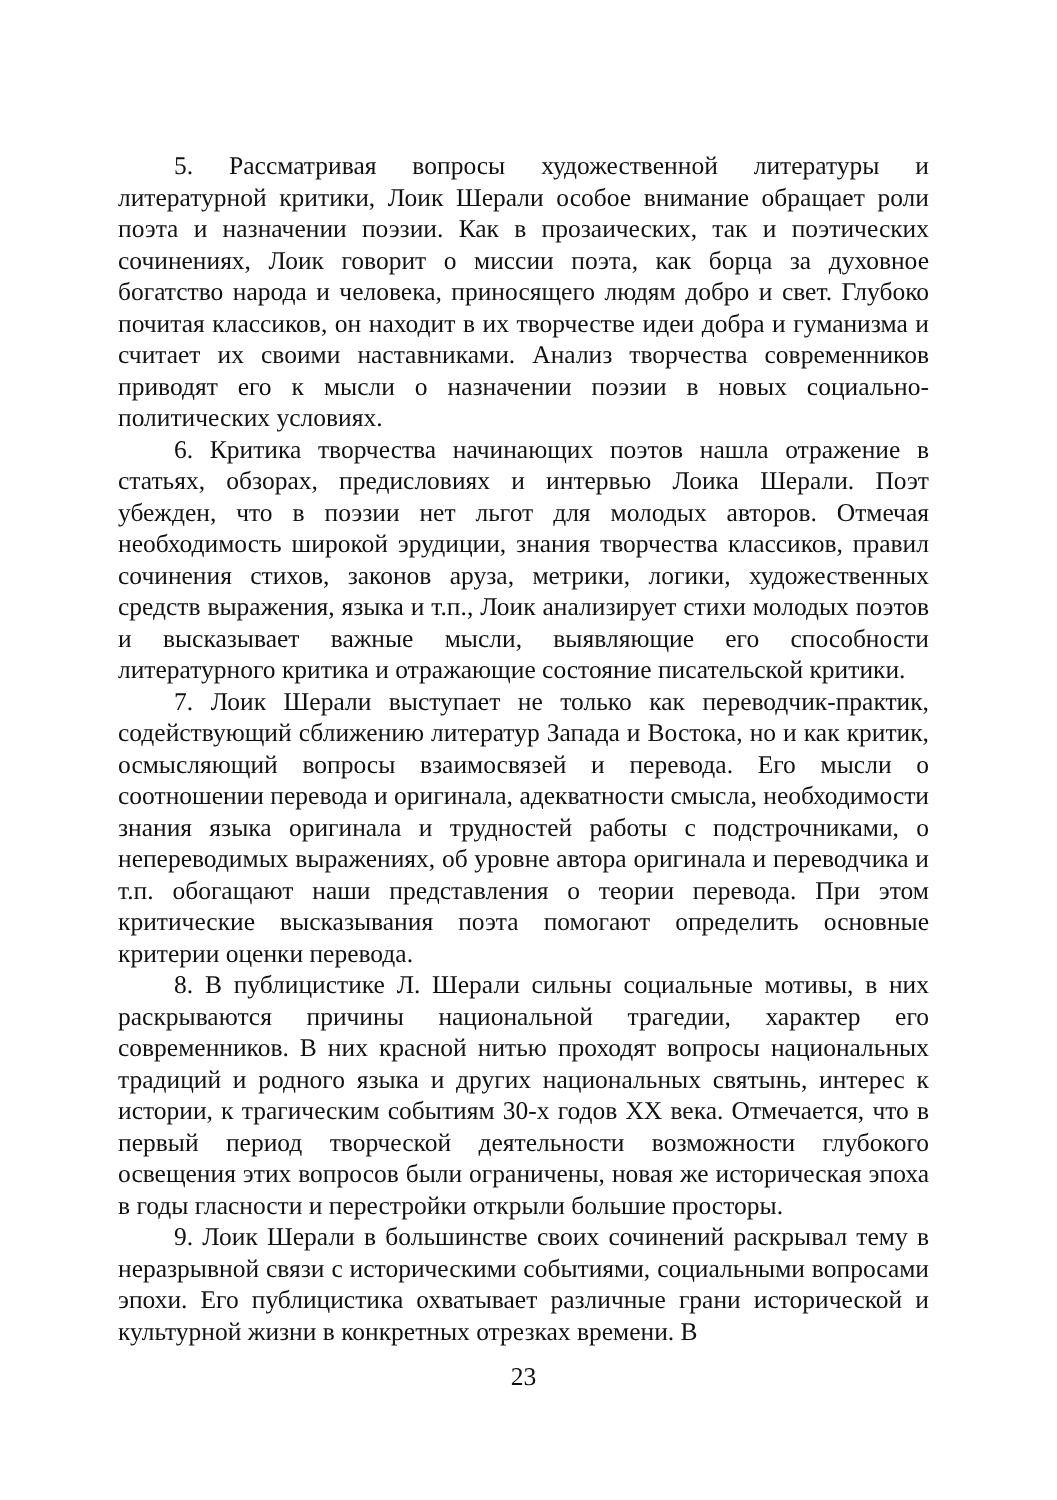5. Рассматривая вопросы художественной литературы и литературной критики, Лоик Шерали особое внимание обращает роли поэта и назначении поэзии. Как в прозаических, так и поэтических сочинениях, Лоик говорит о миссии поэта, как борца за духовное богатство народа и человека, приносящего людям добро и свет. Глубоко почитая классиков, он находит в их творчестве идеи добра и гуманизма и считает их своими наставниками. Анализ творчества современников приводят его к мысли о назначении поэзии в новых социально-политических условиях.
6. Критика творчества начинающих поэтов нашла отражение в статьях, обзорах, предисловиях и интервью Лоика Шерали. Поэт убежден, что в поэзии нет льгот для молодых авторов. Отмечая необходимость широкой эрудиции, знания творчества классиков, правил сочинения стихов, законов аруза, метрики, логики, художественных средств выражения, языка и т.п., Лоик анализирует стихи молодых поэтов и высказывает важные мысли, выявляющие его способности литературного критика и отражающие состояние писательской критики.
7. Лоик Шерали выступает не только как переводчик-практик, содействующий сближению литератур Запада и Востока, но и как критик, осмысляющий вопросы взаимосвязей и перевода. Его мысли о соотношении перевода и оригинала, адекватности смысла, необходимости знания языка оригинала и трудностей работы с подстрочниками, о непереводимых выражениях, об уровне автора оригинала и переводчика и т.п. обогащают наши представления о теории перевода. При этом критические высказывания поэта помогают определить основные критерии оценки перевода.
8. В публицистике Л. Шерали сильны социальные мотивы, в них раскрываются причины национальной трагедии, характер его современников. В них красной нитью проходят вопросы национальных традиций и родного языка и других национальных святынь, интерес к истории, к трагическим событиям 30-х годов XX века. Отмечается, что в первый период творческой деятельности возможности глубокого освещения этих вопросов были ограничены, новая же историческая эпоха в годы гласности и перестройки открыли большие просторы.
9. Лоик Шерали в большинстве своих сочинений раскрывал тему в неразрывной связи с историческими событиями, социальными вопросами эпохи. Его публицистика охватывает различные грани исторической и культурной жизни в конкретных отрезках времени. В
23